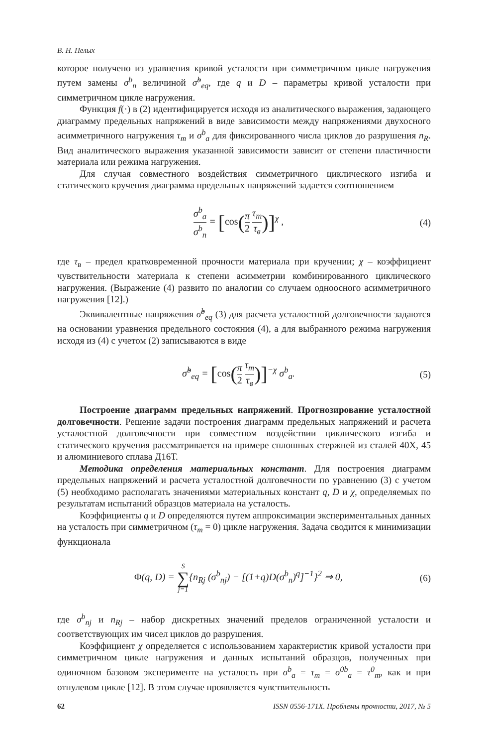В. Н. Пелых
которое получено из уравнения кривой усталости при симметричном цикле нагружения путем замены σ<sup>b</sup><sub>n</sub> величиной σ̃<sup>b</sup><sub>eq</sub>, где q и D – параметры кривой усталости при симметричном цикле нагружения.
Функция f(·) в (2) идентифицируется исходя из аналитического выражения, задающего диаграмму предельных напряжений в виде зависимости между напряжениями двухосного асимметричного нагружения τ<sub>m</sub> и σ<sup>b</sup><sub>a</sub> для фиксированного числа циклов до разрушения n<sub>R</sub>. Вид аналитического выражения указанной зависимости зависит от степени пластичности материала или режима нагружения.
Для случая совместного воздействия симметричного циклического изгиба и статического кручения диаграмма предельных напряжений задается соотношением
σ<sup>b</sup><sub>a</sub> σ<sup>b</sup><sub>n</sub> = [cos(π 2 τ<sub>m</sub> τ<sub>в</sub>)]<sup>χ</sup> , (4)
где τ<sub>в</sub> – предел кратковременной прочности материала при кручении; χ – коэффициент чувствительности материала к степени асимметрии комбинированного циклического нагружения. (Выражение (4) развито по аналогии со случаем одноосного асимметричного нагружения [12].)
Эквивалентные напряжения σ̃<sup>b</sup><sub>eq</sub> (3) для расчета усталостной долговечности задаются на основании уравнения предельного состояния (4), а для выбранного режима нагружения исходя из (4) с учетом (2) записываются в виде
σ̃<sup>b</sup><sub>eq</sub> = [cos(π 2 τ<sub>m</sub> τ<sub>в</sub>)]<sup>−χ</sup> σ<sup>b</sup><sub>a</sub>.
(5)
Построение диаграмм предельных напряжений. Прогнозирование усталостной долговечности. Решение задачи построения диаграмм предельных напряжений и расчета усталостной долговечности при совместном воздействии циклического изгиба и статического кручения рассматривается на примере сплошных стержней из сталей 40Х, 45 и алюминиевого сплава Д16Т.
Методика определения материальных констант. Для построения диаграмм предельных напряжений и расчета усталостной долговечности по уравнению (3) с учетом (5) необходимо располагать значениями материальных констант q, D и χ, определяемых по результатам испытаний образцов материала на усталость.
Коэффициенты q и D определяются путем аппроксимации экспериментальных данных на усталость при симметричном (τ<sub>m</sub> = 0) цикле нагружения. Задача сводится к минимизации функционала
Φ(q, D) = S ∑ j=1{n<sub>Rj</sub> (σ<sup>b</sup><sub>nj</sub>) − [(1+q)D(σ<sup>b</sup><sub>n</sub>)<sup>q</sup>]<sup>−1</sup>}<sup>2</sup> ⇒ 0,
(6)
где σ<sup>b</sup><sub>nj</sub> и n<sub>Rj</sub> – набор дискретных значений пределов ограниченной усталости и соответствующих им чисел циклов до разрушения.
Коэффициент χ определяется с использованием характеристик кривой усталости при симметричном цикле нагружения и данных испытаний образцов, полученных при одиночном базовом эксперименте на усталость при σ<sup>b</sup><sub>a</sub> = τ<sub>m</sub> = σ<sup>0b</sup><sub>a</sub> = τ<sup>0</sup><sub>m</sub>, как и при отнулевом цикле [12]. В этом случае проявляется чувствительность
62 ISSN 0556-171X. Проблемы прочности, 2017, № 5